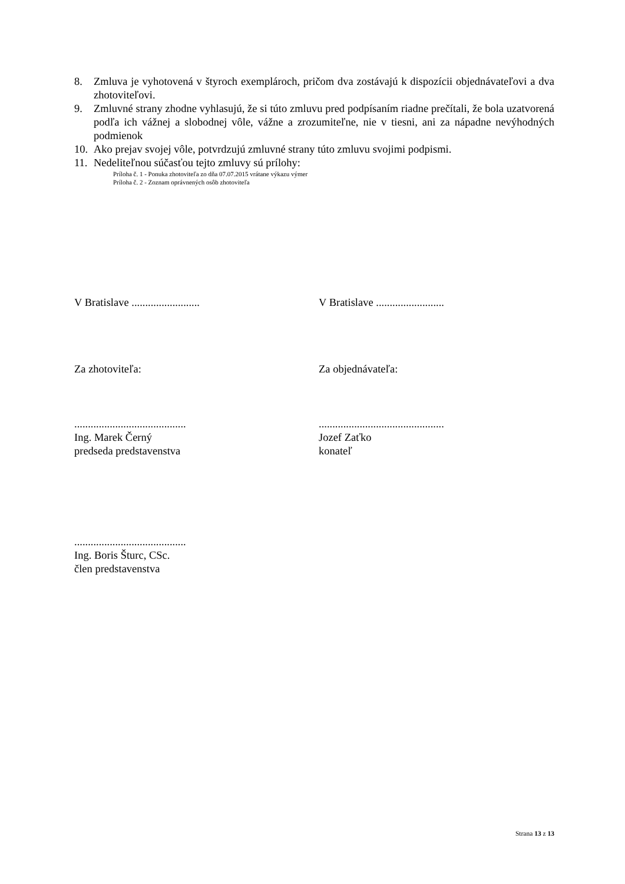8. Zmluva je vyhotovená v štyroch exemplároch, pričom dva zostávajú k dispozícii objednávateľovi a dva zhotoviteľovi.
9. Zmluvné strany zhodne vyhlasujú, že si túto zmluvu pred podpísaním riadne prečítali, že bola uzatvorená podľa ich vážnej a slobodnej vôle, vážne a zrozumiteľne, nie v tiesni, ani za nápadne nevýhodných podmienok
10. Ako prejav svojej vôle, potvrdzujú zmluvné strany túto zmluvu svojimi podpismi.
11. Nedeliteľnou súčasťou tejto zmluvy sú prílohy:
Príloha č. 1 - Ponuka zhotoviteľa zo dňa 07.07.2015 vrátane výkazu výmer
Príloha č. 2 - Zoznam oprávnených osôb zhotoviteľa
V Bratislave ......................... V Bratislave .........................
Za zhotoviteľa: Za objednávateľa:
.........................................
Ing. Marek Černý
predseda predstavenstva
..............................................
Jozef Zaťko
konateľ
.........................................
Ing. Boris Šturc, CSc.
člen predstavenstva
Strana 13 z 13